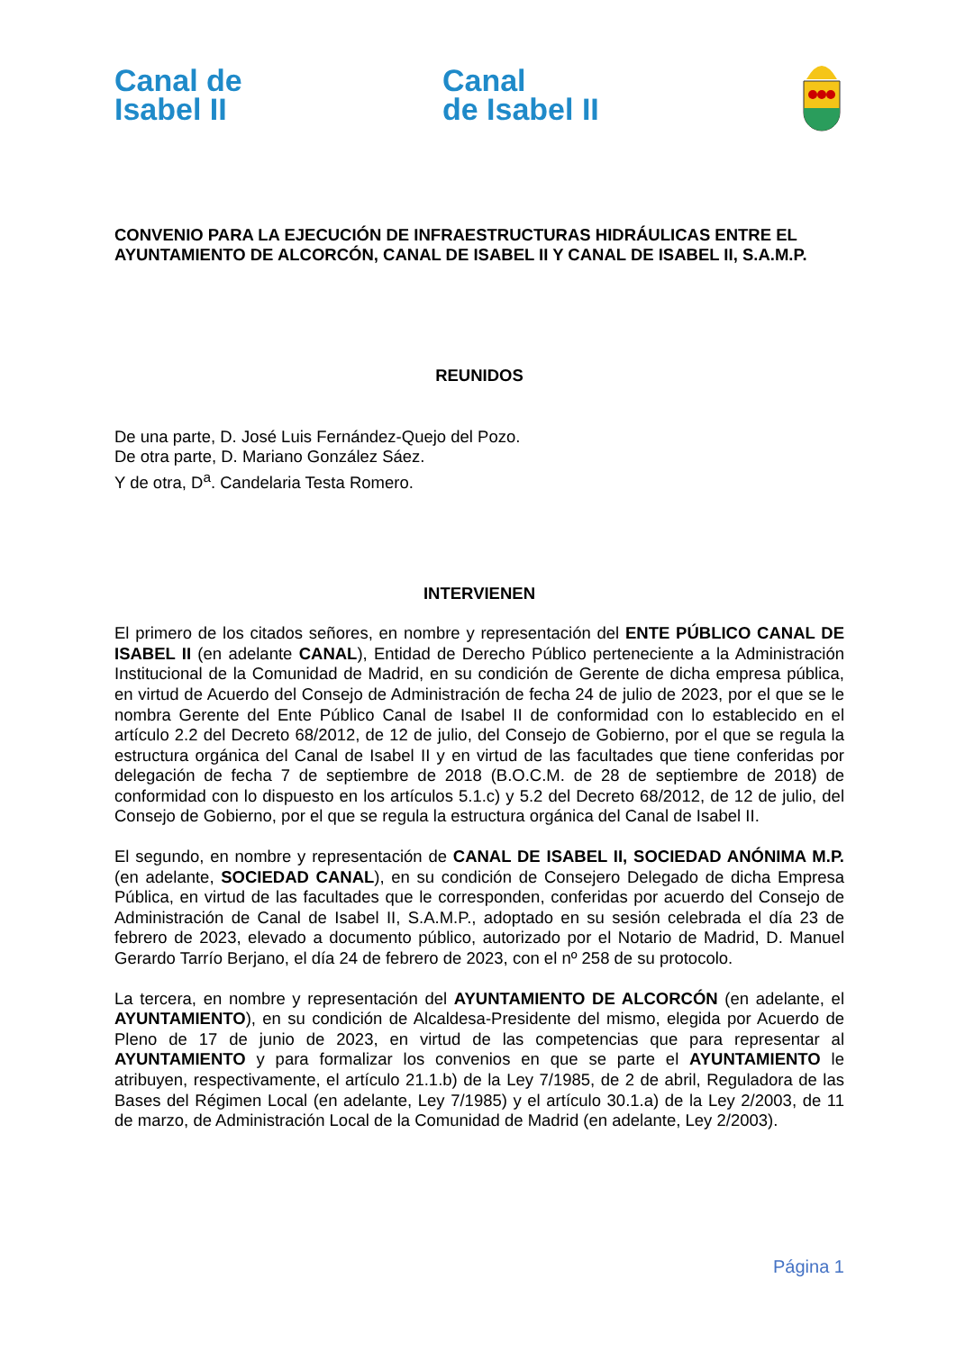Canal de
Isabel II
Canal
de Isabel II
CONVENIO PARA LA EJECUCIÓN DE INFRAESTRUCTURAS HIDRÁULICAS ENTRE EL AYUNTAMIENTO DE ALCORCÓN, CANAL DE ISABEL II Y CANAL DE ISABEL II, S.A.M.P.
REUNIDOS
De una parte, D. José Luis Fernández-Quejo del Pozo.
De otra parte, D. Mariano González Sáez.
Y de otra, D<sup>a</sup>. Candelaria Testa Romero.
INTERVIENEN
El primero de los citados señores, en nombre y representación del ENTE PÚBLICO CANAL DE ISABEL II (en adelante CANAL), Entidad de Derecho Público perteneciente a la Administración Institucional de la Comunidad de Madrid, en su condición de Gerente de dicha empresa pública, en virtud de Acuerdo del Consejo de Administración de fecha 24 de julio de 2023, por el que se le nombra Gerente del Ente Público Canal de Isabel II de conformidad con lo establecido en el artículo 2.2 del Decreto 68/2012, de 12 de julio, del Consejo de Gobierno, por el que se regula la estructura orgánica del Canal de Isabel II y en virtud de las facultades que tiene conferidas por delegación de fecha 7 de septiembre de 2018 (B.O.C.M. de 28 de septiembre de 2018) de conformidad con lo dispuesto en los artículos 5.1.c) y 5.2 del Decreto 68/2012, de 12 de julio, del Consejo de Gobierno, por el que se regula la estructura orgánica del Canal de Isabel II.
El segundo, en nombre y representación de CANAL DE ISABEL II, SOCIEDAD ANÓNIMA M.P. (en adelante, SOCIEDAD CANAL), en su condición de Consejero Delegado de dicha Empresa Pública, en virtud de las facultades que le corresponden, conferidas por acuerdo del Consejo de Administración de Canal de Isabel II, S.A.M.P., adoptado en su sesión celebrada el día 23 de febrero de 2023, elevado a documento público, autorizado por el Notario de Madrid, D. Manuel Gerardo Tarrío Berjano, el día 24 de febrero de 2023, con el nº 258 de su protocolo.
La tercera, en nombre y representación del AYUNTAMIENTO DE ALCORCÓN (en adelante, el AYUNTAMIENTO), en su condición de Alcaldesa-Presidente del mismo, elegida por Acuerdo de Pleno de 17 de junio de 2023, en virtud de las competencias que para representar al AYUNTAMIENTO y para formalizar los convenios en que se parte el AYUNTAMIENTO le atribuyen, respectivamente, el artículo 21.1.b) de la Ley 7/1985, de 2 de abril, Reguladora de las Bases del Régimen Local (en adelante, Ley 7/1985) y el artículo 30.1.a) de la Ley 2/2003, de 11 de marzo, de Administración Local de la Comunidad de Madrid (en adelante, Ley 2/2003).
Página 1